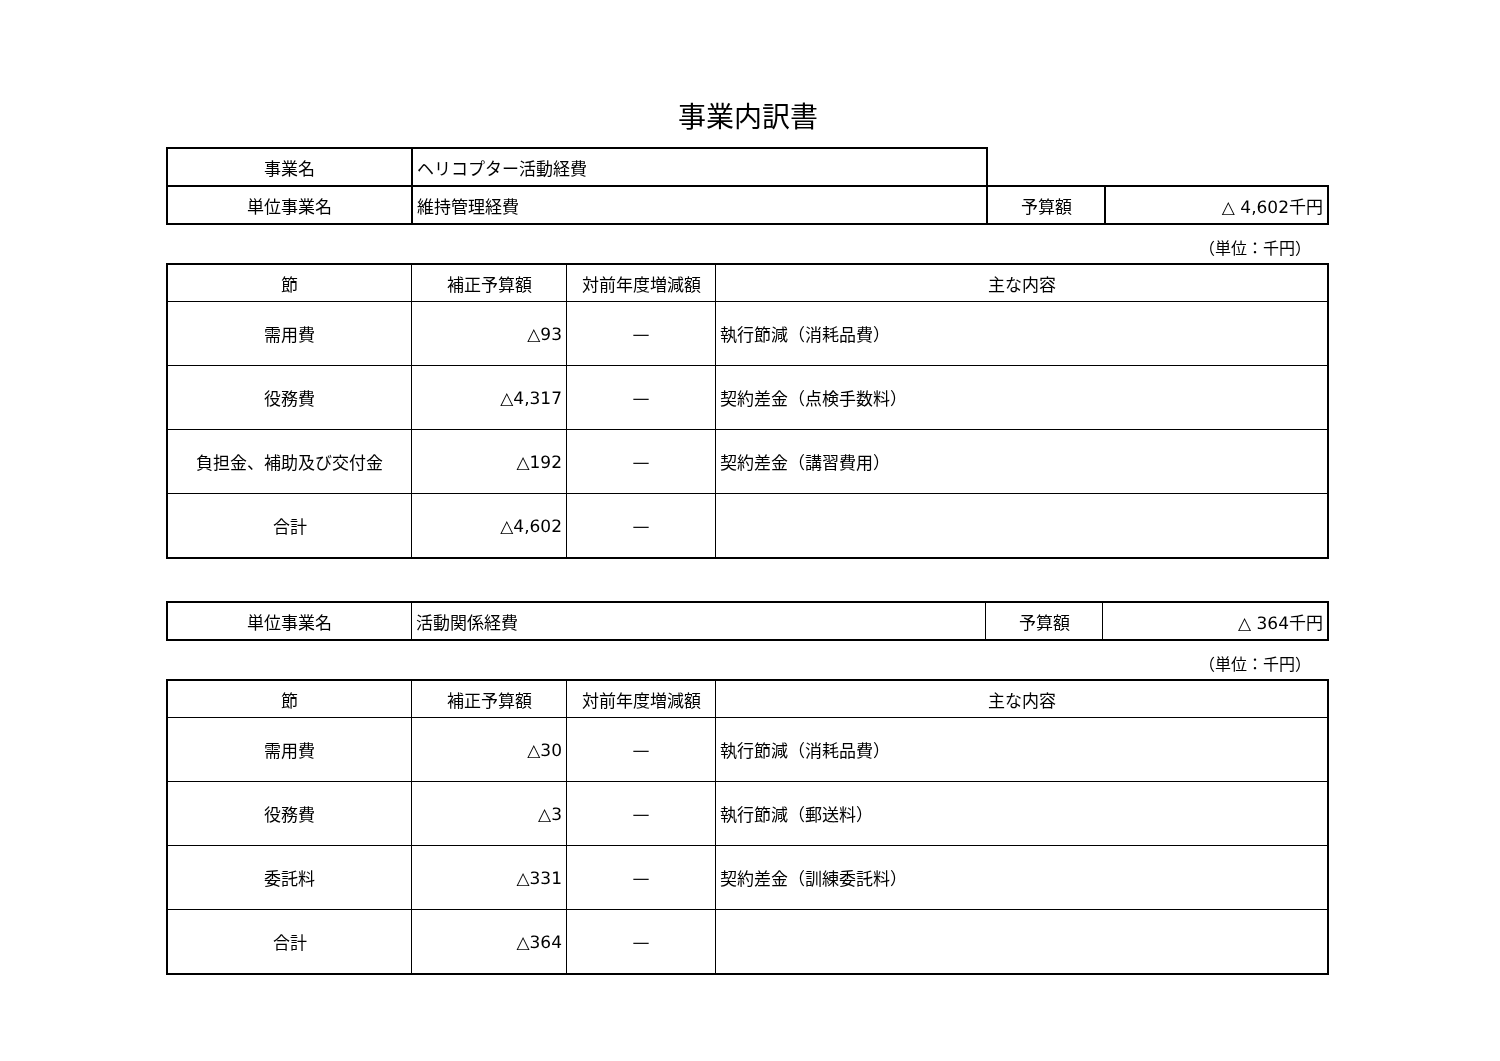事業内訳書
| 事業名 | ヘリコプター活動経費 | | |
| 単位事業名 | 維持管理経費 | 予算額 | △ 4,602千円 |
（単位：千円）
| 節 | 補正予算額 | 対前年度増減額 | 主な内容 |
| --- | --- | --- | --- |
| 需用費 | △93 | — | 執行節減（消耗品費） |
| 役務費 | △4,317 | — | 契約差金（点検手数料） |
| 負担金、補助及び交付金 | △192 | — | 契約差金（講習費用） |
| 合計 | △4,602 | — | |
| 単位事業名 | 活動関係経費 | 予算額 | △ 364千円 |
（単位：千円）
| 節 | 補正予算額 | 対前年度増減額 | 主な内容 |
| --- | --- | --- | --- |
| 需用費 | △30 | — | 執行節減（消耗品費） |
| 役務費 | △3 | — | 執行節減（郵送料） |
| 委託料 | △331 | — | 契約差金（訓練委託料） |
| 合計 | △364 | — | |